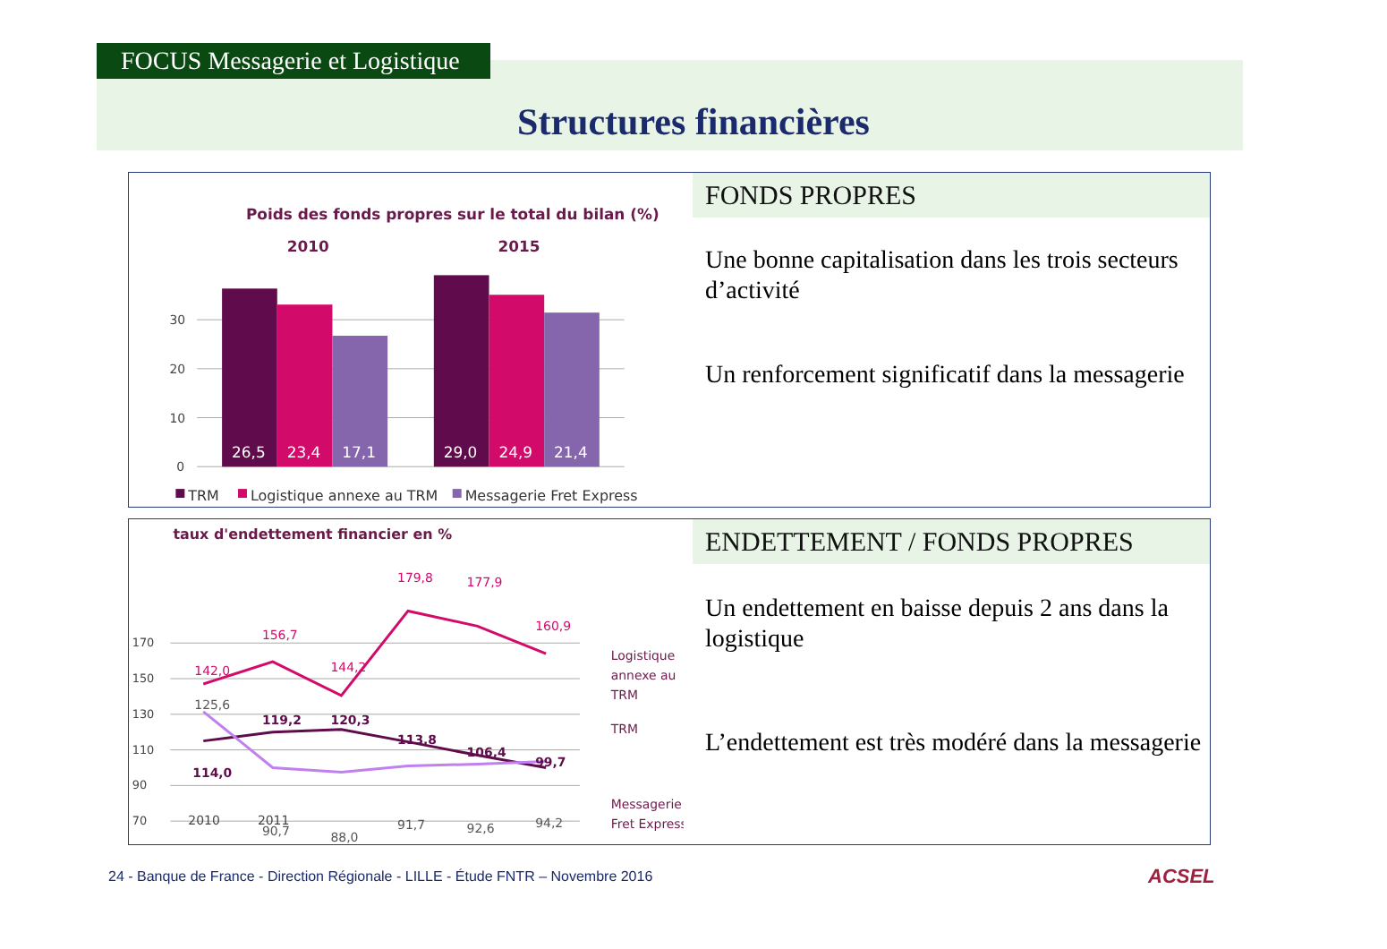FOCUS Messagerie et Logistique
Structures financières
Poids des fonds propres sur le total du bilan (%)
2010
2015
30
20
10
0
26,5
23,4
17,1
29,0
24,9
21,4
TRM
Logistique annexe au TRM
Messagerie Fret Express
FONDS PROPRES
Une bonne capitalisation dans les trois secteurs d’activité
Un renforcement significatif dans la messagerie
taux d'endettement financier en %
170
150
130
110
90
70
142,0
156,7
144,2
179,8
177,9
160,9
114,0
119,2
120,3
113,8
106,4
99,7
125,6
90,7
88,0
91,7
92,6
94,2
2010
2011
Logistique
annexe au
TRM
TRM
Messagerie
Fret Express
ENDETTEMENT / FONDS PROPRES
Un endettement en baisse depuis 2 ans dans la logistique
L’endettement est très modéré dans la messagerie
24 - Banque de France - Direction Régionale - LILLE - Étude FNTR – Novembre 2016
ACSEL